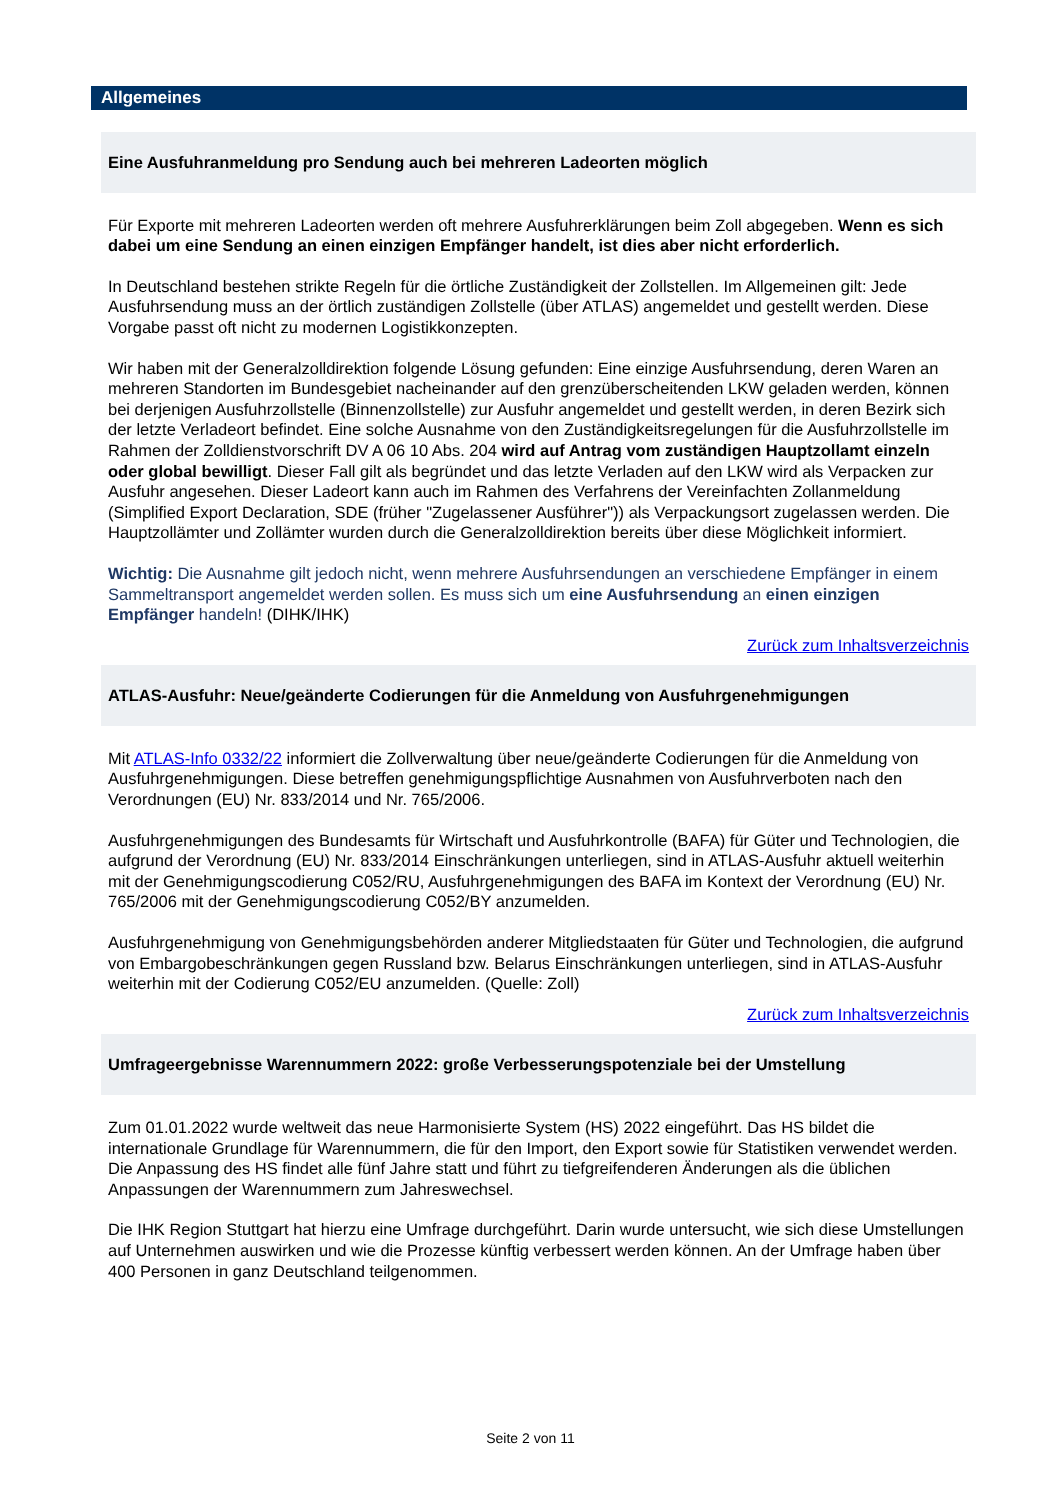Allgemeines
Eine Ausfuhranmeldung pro Sendung auch bei mehreren Ladeorten möglich
Für Exporte mit mehreren Ladeorten werden oft mehrere Ausfuhrerklärungen beim Zoll abgegeben. Wenn es sich dabei um eine Sendung an einen einzigen Empfänger handelt, ist dies aber nicht erforderlich.
In Deutschland bestehen strikte Regeln für die örtliche Zuständigkeit der Zollstellen. Im Allgemeinen gilt: Jede Ausfuhrsendung muss an der örtlich zuständigen Zollstelle (über ATLAS) angemeldet und gestellt werden. Diese Vorgabe passt oft nicht zu modernen Logistikkonzepten.
Wir haben mit der Generalzolldirektion folgende Lösung gefunden: Eine einzige Ausfuhrsendung, deren Waren an mehreren Standorten im Bundesgebiet nacheinander auf den grenzüberscheitenden LKW geladen werden, können bei derjenigen Ausfuhrzollstelle (Binnenzollstelle) zur Ausfuhr angemeldet und gestellt werden, in deren Bezirk sich der letzte Verladeort befindet. Eine solche Ausnahme von den Zuständigkeitsregelungen für die Ausfuhrzollstelle im Rahmen der Zolldienstvorschrift DV A 06 10 Abs. 204 wird auf Antrag vom zuständigen Hauptzollamt einzeln oder global bewilligt. Dieser Fall gilt als begründet und das letzte Verladen auf den LKW wird als Verpacken zur Ausfuhr angesehen. Dieser Ladeort kann auch im Rahmen des Verfahrens der Vereinfachten Zollanmeldung (Simplified Export Declaration, SDE (früher "Zugelassener Ausführer")) als Verpackungsort zugelassen werden. Die Hauptzollämter und Zollämter wurden durch die Generalzolldirektion bereits über diese Möglichkeit informiert.
Wichtig: Die Ausnahme gilt jedoch nicht, wenn mehrere Ausfuhrsendungen an verschiedene Empfänger in einem Sammeltransport angemeldet werden sollen. Es muss sich um eine Ausfuhrsendung an einen einzigen Empfänger handeln! (DIHK/IHK)
Zurück zum Inhaltsverzeichnis
ATLAS-Ausfuhr: Neue/geänderte Codierungen für die Anmeldung von Ausfuhrgenehmigungen
Mit ATLAS-Info 0332/22 informiert die Zollverwaltung über neue/geänderte Codierungen für die Anmeldung von Ausfuhrgenehmigungen. Diese betreffen genehmigungspflichtige Ausnahmen von Ausfuhrverboten nach den Verordnungen (EU) Nr. 833/2014 und Nr. 765/2006.
Ausfuhrgenehmigungen des Bundesamts für Wirtschaft und Ausfuhrkontrolle (BAFA) für Güter und Technologien, die aufgrund der Verordnung (EU) Nr. 833/2014 Einschränkungen unterliegen, sind in ATLAS-Ausfuhr aktuell weiterhin mit der Genehmigungscodierung C052/RU, Ausfuhrgenehmigungen des BAFA im Kontext der Verordnung (EU) Nr. 765/2006 mit der Genehmigungscodierung C052/BY anzumelden.
Ausfuhrgenehmigung von Genehmigungsbehörden anderer Mitgliedstaaten für Güter und Technologien, die aufgrund von Embargobeschränkungen gegen Russland bzw. Belarus Einschränkungen unterliegen, sind in ATLAS-Ausfuhr weiterhin mit der Codierung C052/EU anzumelden. (Quelle: Zoll)
Zurück zum Inhaltsverzeichnis
Umfrageergebnisse Warennummern 2022: große Verbesserungspotenziale bei der Umstellung
Zum 01.01.2022 wurde weltweit das neue Harmonisierte System (HS) 2022 eingeführt. Das HS bildet die internationale Grundlage für Warennummern, die für den Import, den Export sowie für Statistiken verwendet werden. Die Anpassung des HS findet alle fünf Jahre statt und führt zu tiefgreifenderen Änderungen als die üblichen Anpassungen der Warennummern zum Jahreswechsel.
Die IHK Region Stuttgart hat hierzu eine Umfrage durchgeführt. Darin wurde untersucht, wie sich diese Umstellungen auf Unternehmen auswirken und wie die Prozesse künftig verbessert werden können. An der Umfrage haben über 400 Personen in ganz Deutschland teilgenommen.
Seite 2 von 11